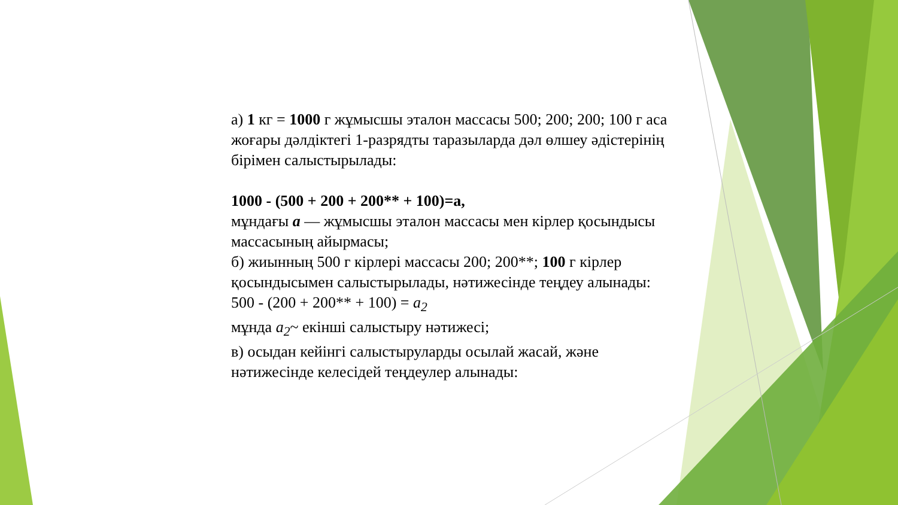а) 1 кг = 1000 г жұмысшы эталон массасы 500; 200; 200; 100 г аса жоғары дәлдіктегі 1-разрядты таразыларда дәл өлшеу әдістерінің бірімен салыстырылады:
1000 - (500 + 200 + 200** + 100)=а,
мұндағы а — жұмысшы эталон массасы мен кірлер қосындысы массасының айырмасы;
б) жиынның 500 г кірлері массасы 200; 200**; 100 г кірлер қосындысымен салыстырылады, нәтижесінде теңдеу алынады:
500 - (200 + 200** + 100) = а<sub>2</sub>
мұнда а<sub>2</sub>~ екінші салыстыру нәтижесі;
в) осыдан кейінгі салыстыруларды осылай жасай, және нәтижесінде келесідей теңдеулер алынады: